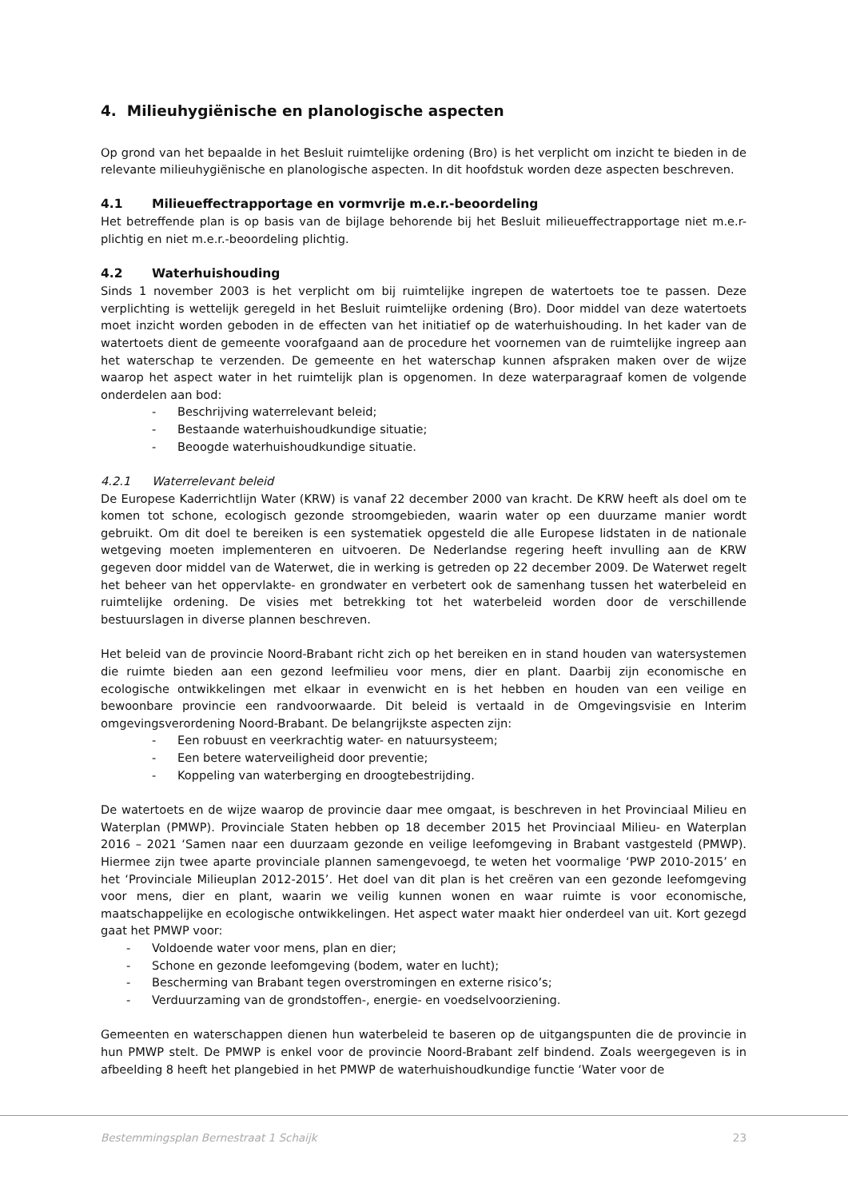4. Milieuhygiënische en planologische aspecten
Op grond van het bepaalde in het Besluit ruimtelijke ordening (Bro) is het verplicht om inzicht te bieden in de relevante milieuhygiënische en planologische aspecten. In dit hoofdstuk worden deze aspecten beschreven.
4.1 Milieueffectrapportage en vormvrije m.e.r.-beoordeling
Het betreffende plan is op basis van de bijlage behorende bij het Besluit milieueffectrapportage niet m.e.r-plichtig en niet m.e.r.-beoordeling plichtig.
4.2 Waterhuishouding
Sinds 1 november 2003 is het verplicht om bij ruimtelijke ingrepen de watertoets toe te passen. Deze verplichting is wettelijk geregeld in het Besluit ruimtelijke ordening (Bro). Door middel van deze watertoets moet inzicht worden geboden in de effecten van het initiatief op de waterhuishouding. In het kader van de watertoets dient de gemeente voorafgaand aan de procedure het voornemen van de ruimtelijke ingreep aan het waterschap te verzenden. De gemeente en het waterschap kunnen afspraken maken over de wijze waarop het aspect water in het ruimtelijk plan is opgenomen. In deze waterparagraaf komen de volgende onderdelen aan bod:
- Beschrijving waterrelevant beleid;
- Bestaande waterhuishoudkundige situatie;
- Beoogde waterhuishoudkundige situatie.
4.2.1 Waterrelevant beleid
De Europese Kaderrichtlijn Water (KRW) is vanaf 22 december 2000 van kracht. De KRW heeft als doel om te komen tot schone, ecologisch gezonde stroomgebieden, waarin water op een duurzame manier wordt gebruikt. Om dit doel te bereiken is een systematiek opgesteld die alle Europese lidstaten in de nationale wetgeving moeten implementeren en uitvoeren. De Nederlandse regering heeft invulling aan de KRW gegeven door middel van de Waterwet, die in werking is getreden op 22 december 2009. De Waterwet regelt het beheer van het oppervlakte- en grondwater en verbetert ook de samenhang tussen het waterbeleid en ruimtelijke ordening. De visies met betrekking tot het waterbeleid worden door de verschillende bestuurslagen in diverse plannen beschreven.
Het beleid van de provincie Noord-Brabant richt zich op het bereiken en in stand houden van watersystemen die ruimte bieden aan een gezond leefmilieu voor mens, dier en plant. Daarbij zijn economische en ecologische ontwikkelingen met elkaar in evenwicht en is het hebben en houden van een veilige en bewoonbare provincie een randvoorwaarde. Dit beleid is vertaald in de Omgevingsvisie en Interim omgevingsverordening Noord-Brabant. De belangrijkste aspecten zijn:
- Een robuust en veerkrachtig water- en natuursysteem;
- Een betere waterveiligheid door preventie;
- Koppeling van waterberging en droogtebestrijding.
De watertoets en de wijze waarop de provincie daar mee omgaat, is beschreven in het Provinciaal Milieu en Waterplan (PMWP). Provinciale Staten hebben op 18 december 2015 het Provinciaal Milieu- en Waterplan 2016 – 2021 ‘Samen naar een duurzaam gezonde en veilige leefomgeving in Brabant vastgesteld (PMWP). Hiermee zijn twee aparte provinciale plannen samengevoegd, te weten het voormalige ‘PWP 2010-2015’ en het ‘Provinciale Milieuplan 2012-2015’. Het doel van dit plan is het creëren van een gezonde leefomgeving voor mens, dier en plant, waarin we veilig kunnen wonen en waar ruimte is voor economische, maatschappelijke en ecologische ontwikkelingen. Het aspect water maakt hier onderdeel van uit. Kort gezegd gaat het PMWP voor:
- Voldoende water voor mens, plan en dier;
- Schone en gezonde leefomgeving (bodem, water en lucht);
- Bescherming van Brabant tegen overstromingen en externe risico’s;
- Verduurzaming van de grondstoffen-, energie- en voedselvoorziening.
Gemeenten en waterschappen dienen hun waterbeleid te baseren op de uitgangspunten die de provincie in hun PMWP stelt. De PMWP is enkel voor de provincie Noord-Brabant zelf bindend. Zoals weergegeven is in afbeelding 8 heeft het plangebied in het PMWP de waterhuishoudkundige functie ‘Water voor de
Bestemmingsplan Bernestraat 1 Schaijk 23